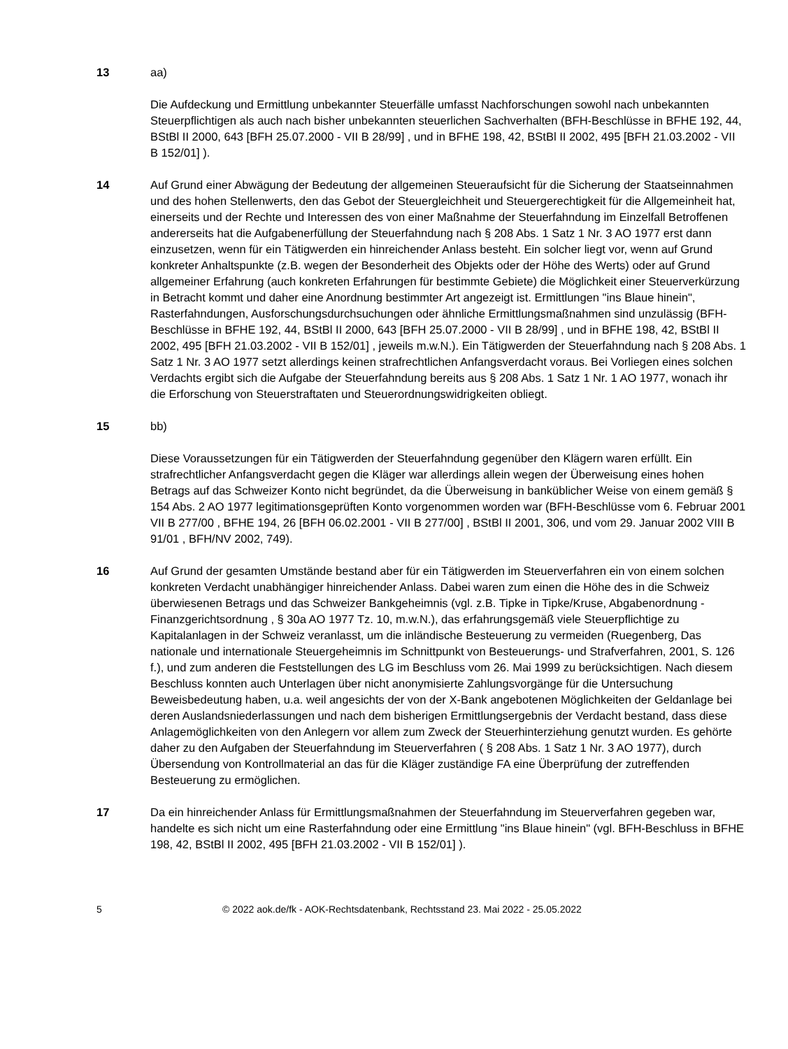13 aa)
Die Aufdeckung und Ermittlung unbekannter Steuerfälle umfasst Nachforschungen sowohl nach unbekannten Steuerpflichtigen als auch nach bisher unbekannten steuerlichen Sachverhalten (BFH-Beschlüsse in BFHE 192, 44, BStBl II 2000, 643 [BFH 25.07.2000 - VII B 28/99] , und in BFHE 198, 42, BStBl II 2002, 495 [BFH 21.03.2002 - VII B 152/01] ).
14 Auf Grund einer Abwägung der Bedeutung der allgemeinen Steueraufsicht für die Sicherung der Staatseinnahmen und des hohen Stellenwerts, den das Gebot der Steuergleichheit und Steuergerechtigkeit für die Allgemeinheit hat, einerseits und der Rechte und Interessen des von einer Maßnahme der Steuerfahndung im Einzelfall Betroffenen andererseits hat die Aufgabenerfüllung der Steuerfahndung nach § 208 Abs. 1 Satz 1 Nr. 3 AO 1977 erst dann einzusetzen, wenn für ein Tätigwerden ein hinreichender Anlass besteht. Ein solcher liegt vor, wenn auf Grund konkreter Anhaltspunkte (z.B. wegen der Besonderheit des Objekts oder der Höhe des Werts) oder auf Grund allgemeiner Erfahrung (auch konkreten Erfahrungen für bestimmte Gebiete) die Möglichkeit einer Steuerverkürzung in Betracht kommt und daher eine Anordnung bestimmter Art angezeigt ist. Ermittlungen "ins Blaue hinein", Rasterfahndungen, Ausforschungsdurchsuchungen oder ähnliche Ermittlungsmaßnahmen sind unzulässig (BFH-Beschlüsse in BFHE 192, 44, BStBl II 2000, 643 [BFH 25.07.2000 - VII B 28/99] , und in BFHE 198, 42, BStBl II 2002, 495 [BFH 21.03.2002 - VII B 152/01] , jeweils m.w.N.). Ein Tätigwerden der Steuerfahndung nach § 208 Abs. 1 Satz 1 Nr. 3 AO 1977 setzt allerdings keinen strafrechtlichen Anfangsverdacht voraus. Bei Vorliegen eines solchen Verdachts ergibt sich die Aufgabe der Steuerfahndung bereits aus § 208 Abs. 1 Satz 1 Nr. 1 AO 1977, wonach ihr die Erforschung von Steuerstraftaten und Steuerordnungswidrigkeiten obliegt.
15 bb)
Diese Voraussetzungen für ein Tätigwerden der Steuerfahndung gegenüber den Klägern waren erfüllt. Ein strafrechtlicher Anfangsverdacht gegen die Kläger war allerdings allein wegen der Überweisung eines hohen Betrags auf das Schweizer Konto nicht begründet, da die Überweisung in banküblicher Weise von einem gemäß § 154 Abs. 2 AO 1977 legitimationsgeprüften Konto vorgenommen worden war (BFH-Beschlüsse vom 6. Februar 2001 VII B 277/00 , BFHE 194, 26 [BFH 06.02.2001 - VII B 277/00] , BStBl II 2001, 306, und vom 29. Januar 2002 VIII B 91/01 , BFH/NV 2002, 749).
16 Auf Grund der gesamten Umstände bestand aber für ein Tätigwerden im Steuerverfahren ein von einem solchen konkreten Verdacht unabhängiger hinreichender Anlass. Dabei waren zum einen die Höhe des in die Schweiz überwiesenen Betrags und das Schweizer Bankgeheimnis (vgl. z.B. Tipke in Tipke/Kruse, Abgabenordnung - Finanzgerichtsordnung , § 30a AO 1977 Tz. 10, m.w.N.), das erfahrungsgemäß viele Steuerpflichtige zu Kapitalanlagen in der Schweiz veranlasst, um die inländische Besteuerung zu vermeiden (Ruegenberg, Das nationale und internationale Steuergeheimnis im Schnittpunkt von Besteuerungs- und Strafverfahren, 2001, S. 126 f.), und zum anderen die Feststellungen des LG im Beschluss vom 26. Mai 1999 zu berücksichtigen. Nach diesem Beschluss konnten auch Unterlagen über nicht anonymisierte Zahlungsvorgänge für die Untersuchung Beweisbedeutung haben, u.a. weil angesichts der von der X-Bank angebotenen Möglichkeiten der Geldanlage bei deren Auslandsniederlassungen und nach dem bisherigen Ermittlungsergebnis der Verdacht bestand, dass diese Anlagemöglichkeiten von den Anlegern vor allem zum Zweck der Steuerhinterziehung genutzt wurden. Es gehörte daher zu den Aufgaben der Steuerfahndung im Steuerverfahren ( § 208 Abs. 1 Satz 1 Nr. 3 AO 1977), durch Übersendung von Kontrollmaterial an das für die Kläger zuständige FA eine Überprüfung der zutreffenden Besteuerung zu ermöglichen.
17 Da ein hinreichender Anlass für Ermittlungsmaßnahmen der Steuerfahndung im Steuerverfahren gegeben war, handelte es sich nicht um eine Rasterfahndung oder eine Ermittlung "ins Blaue hinein" (vgl. BFH-Beschluss in BFHE 198, 42, BStBl II 2002, 495 [BFH 21.03.2002 - VII B 152/01] ).
5 © 2022 aok.de/fk - AOK-Rechtsdatenbank, Rechtsstand 23. Mai 2022 - 25.05.2022